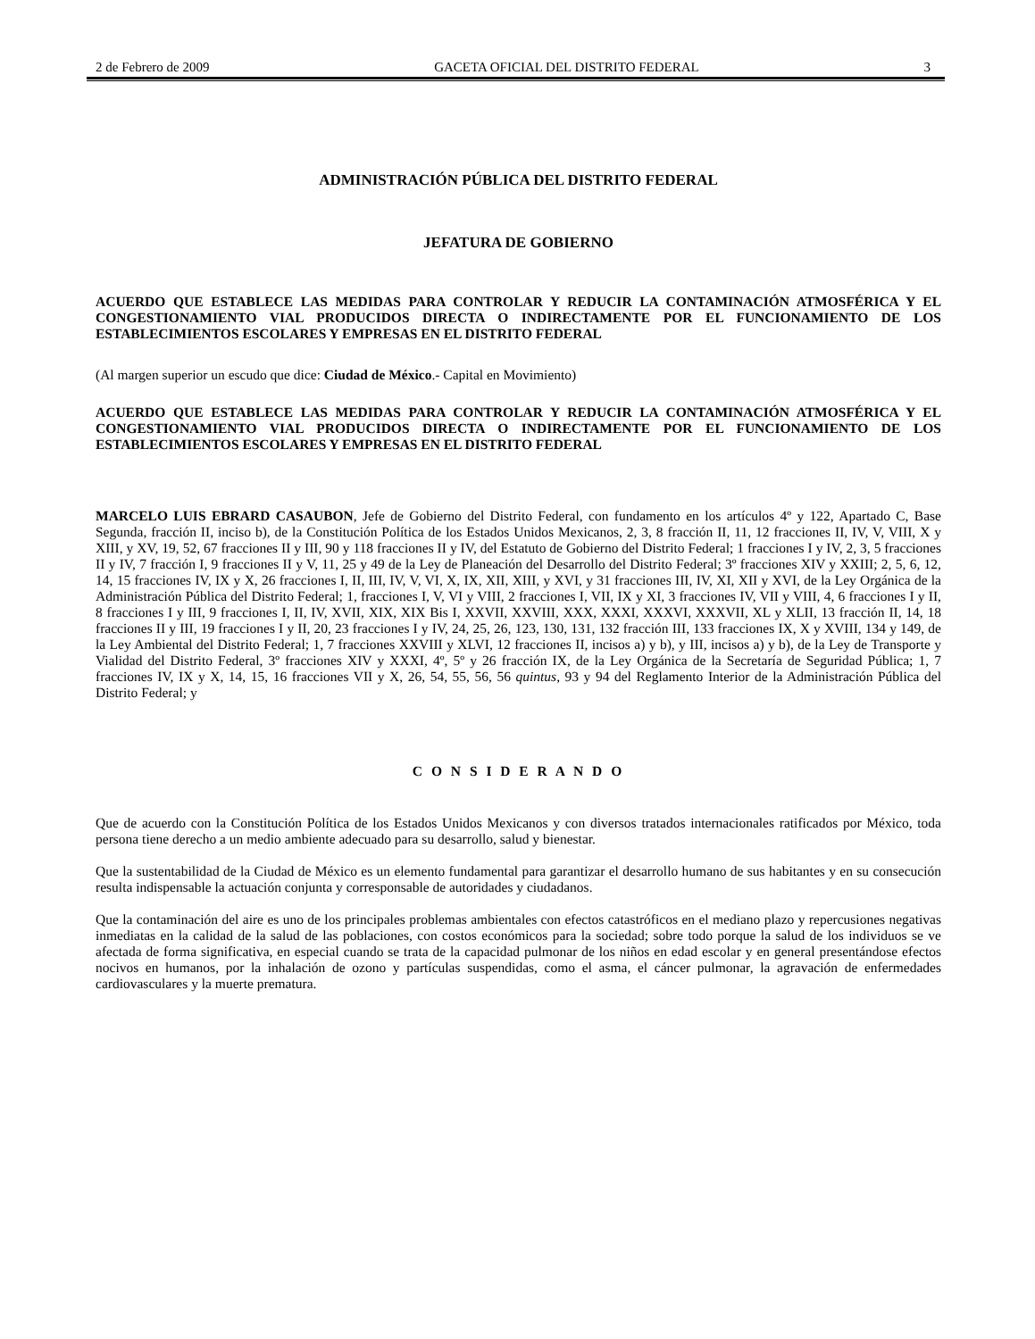2 de Febrero de 2009 GACETA OFICIAL DEL DISTRITO FEDERAL 3
ADMINISTRACIÓN PÚBLICA DEL DISTRITO FEDERAL
JEFATURA DE GOBIERNO
ACUERDO QUE ESTABLECE LAS MEDIDAS PARA CONTROLAR Y REDUCIR LA CONTAMINACIÓN ATMOSFÉRICA Y EL CONGESTIONAMIENTO VIAL PRODUCIDOS DIRECTA O INDIRECTAMENTE POR EL FUNCIONAMIENTO DE LOS ESTABLECIMIENTOS ESCOLARES Y EMPRESAS EN EL DISTRITO FEDERAL
(Al margen superior un escudo que dice: Ciudad de México.- Capital en Movimiento)
ACUERDO QUE ESTABLECE LAS MEDIDAS PARA CONTROLAR Y REDUCIR LA CONTAMINACIÓN ATMOSFÉRICA Y EL CONGESTIONAMIENTO VIAL PRODUCIDOS DIRECTA O INDIRECTAMENTE POR EL FUNCIONAMIENTO DE LOS ESTABLECIMIENTOS ESCOLARES Y EMPRESAS EN EL DISTRITO FEDERAL
MARCELO LUIS EBRARD CASAUBON, Jefe de Gobierno del Distrito Federal, con fundamento en los artículos 4º y 122, Apartado C, Base Segunda, fracción II, inciso b), de la Constitución Política de los Estados Unidos Mexicanos, 2, 3, 8 fracción II, 11, 12 fracciones II, IV, V, VIII, X y XIII, y XV, 19, 52, 67 fracciones II y III, 90 y 118 fracciones II y IV, del Estatuto de Gobierno del Distrito Federal; 1 fracciones I y IV, 2, 3, 5 fracciones II y IV, 7 fracción I, 9 fracciones II y V, 11, 25 y 49 de la Ley de Planeación del Desarrollo del Distrito Federal; 3º fracciones XIV y XXIII; 2, 5, 6, 12, 14, 15 fracciones IV, IX y X, 26 fracciones I, II, III, IV, V, VI, X, IX, XII, XIII, y XVI, y 31 fracciones III, IV, XI, XII y XVI, de la Ley Orgánica de la Administración Pública del Distrito Federal; 1, fracciones I, V, VI y VIII, 2 fracciones I, VII, IX y XI, 3 fracciones IV, VII y VIII, 4, 6 fracciones I y II, 8 fracciones I y III, 9 fracciones I, II, IV, XVII, XIX, XIX Bis I, XXVII, XXVIII, XXX, XXXI, XXXVI, XXXVII, XL y XLII, 13 fracción II, 14, 18 fracciones II y III, 19 fracciones I y II, 20, 23 fracciones I y IV, 24, 25, 26, 123, 130, 131, 132 fracción III, 133 fracciones IX, X y XVIII, 134 y 149, de la Ley Ambiental del Distrito Federal; 1, 7 fracciones XXVIII y XLVI, 12 fracciones II, incisos a) y b), y III, incisos a) y b), de la Ley de Transporte y Vialidad del Distrito Federal, 3º fracciones XIV y XXXI, 4º, 5º y 26 fracción IX, de la Ley Orgánica de la Secretaría de Seguridad Pública; 1, 7 fracciones IV, IX y X, 14, 15, 16 fracciones VII y X, 26, 54, 55, 56, 56 quintus, 93 y 94 del Reglamento Interior de la Administración Pública del Distrito Federal; y
C O N S I D E R A N D O
Que de acuerdo con la Constitución Política de los Estados Unidos Mexicanos y con diversos tratados internacionales ratificados por México, toda persona tiene derecho a un medio ambiente adecuado para su desarrollo, salud y bienestar.
Que la sustentabilidad de la Ciudad de México es un elemento fundamental para garantizar el desarrollo humano de sus habitantes y en su consecución resulta indispensable la actuación conjunta y corresponsable de autoridades y ciudadanos.
Que la contaminación del aire es uno de los principales problemas ambientales con efectos catastróficos en el mediano plazo y repercusiones negativas inmediatas en la calidad de la salud de las poblaciones, con costos económicos para la sociedad; sobre todo porque la salud de los individuos se ve afectada de forma significativa, en especial cuando se trata de la capacidad pulmonar de los niños en edad escolar y en general presentándose efectos nocivos en humanos, por la inhalación de ozono y partículas suspendidas, como el asma, el cáncer pulmonar, la agravación de enfermedades cardiovasculares y la muerte prematura.